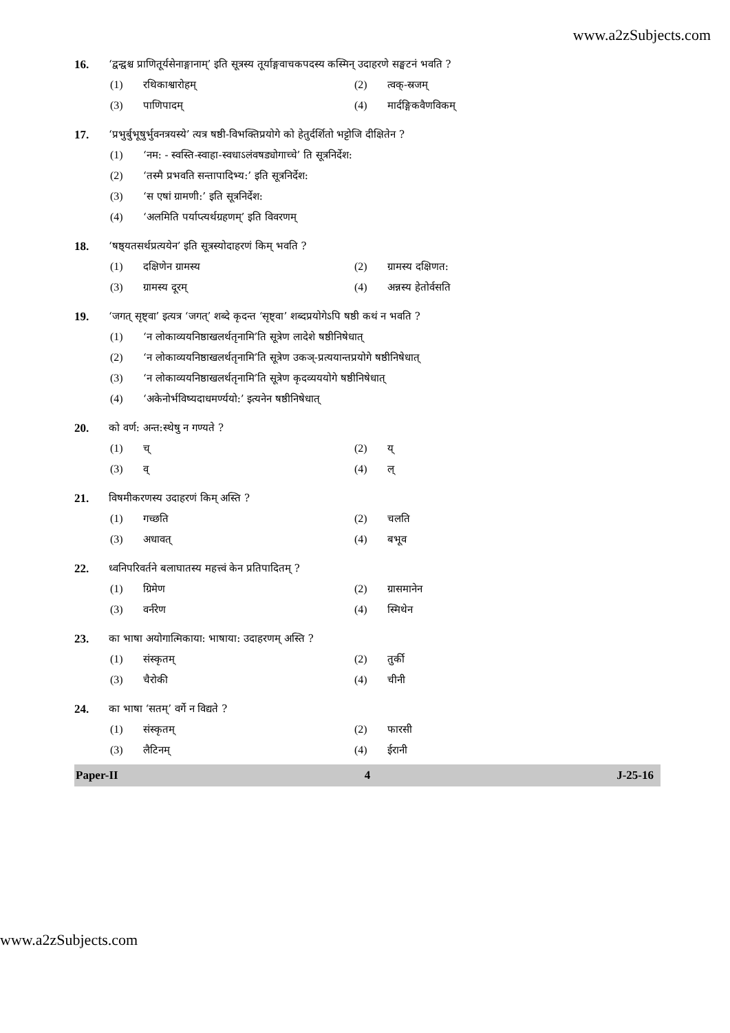www.a2zSubjects.com
16. ‘द्वन्द्वश्च प्राणितूर्यसेनाङ्गानाम्’ इति सूत्रस्य तूर्याङ्गवाचकपदस्य कस्मिन् उदाहरणे सङ्घटनं भवति ?
(1) रथिकाश्वारोहम् (2) त्वक्-स्रजम्
(3) पाणिपादम् (4) मार्दङ्गिकवैणविकम्
17. ‘प्रभुर्बुभूषुर्भुवनत्रयस्ये’ त्यत्र षष्ठी-विभक्तिप्रयोगे को हेतुर्दर्शितो भट्टोजि दीक्षितेन ?
(1) ‘नम: - स्वस्ति-स्वाहा-स्वधाऽलंवषड्योगाच्चे’ ति सूत्रनिर्देश:
(2) ‘तस्मै प्रभवति सन्तापादिभ्य:’ इति सूत्रनिर्देश:
(3) ‘स एषां ग्रामणी:’ इति सूत्रनिर्देश:
(4) ‘अलमिति पर्याप्त्यर्थग्रहणम्’ इति विवरणम्
18. ‘षष्ठ्यतसर्थप्रत्ययेन’ इति सूत्रस्योदाहरणं किम् भवति ?
(1) दक्षिणेन ग्रामस्य (2) ग्रामस्य दक्षिणत:
(3) ग्रामस्य दूरम् (4) अन्नस्य हेतोर्वसति
19. ‘जगत् सृष्ट्वा’ इत्यत्र ‘जगत्’ शब्दे कृदन्त ‘सृष्ट्वा’ शब्दप्रयोगेऽपि षष्ठी कथं न भवति ?
(1) ‘न लोकाव्ययनिष्ठाखलर्थतृनामि’ति सूत्रेण लादेशे षष्ठीनिषेधात्
(2) ‘न लोकाव्ययनिष्ठाखलर्थतृनामि’ति सूत्रेण उकञ्-प्रत्ययान्तप्रयोगे षष्ठीनिषेधात्
(3) ‘न लोकाव्ययनिष्ठाखलर्थतृनामि’ति सूत्रेण कृदव्यययोगे षष्ठीनिषेधात्
(4) ‘अकेनोर्भविष्यदाधमर्ण्ययो:’ इत्यनेन षष्ठीनिषेधात्
20. को वर्ण: अन्त:स्थेषु न गण्यते ?
(1) च् (2) य्
(3) व् (4) ल्
21. विषमीकरणस्य उदाहरणं किम् अस्ति ?
(1) गच्छति (2) चलति
(3) अधावत् (4) बभूव
22. ध्वनिपरिवर्तने बलाघातस्य महत्त्वं केन प्रतिपादितम् ?
(1) ग्रिमेण (2) ग्रासमानेन
(3) वर्नरेण (4) स्मिथेन
23. का भाषा अयोगात्मिकाया: भाषाया: उदाहरणम् अस्ति ?
(1) संस्कृतम् (2) तुर्की
(3) चैरोकी (4) चीनी
24. का भाषा ‘सतम्’ वर्गे न विद्यते ?
(1) संस्कृतम् (2) फारसी
(3) लैटिनम् (4) ईरानी
Paper-II 4 J-25-16
www.a2zSubjects.com